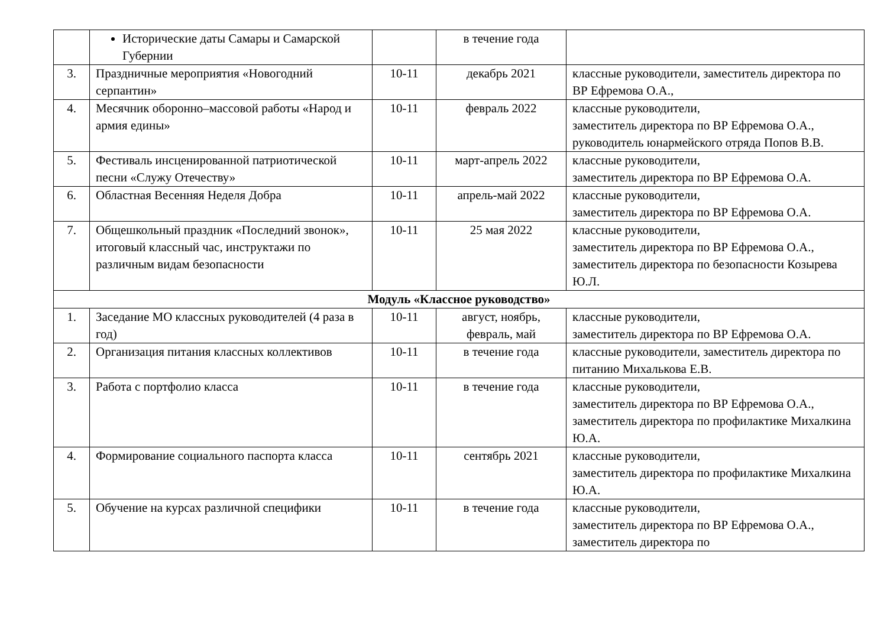| | Исторические даты Самары и Самарской Губернии | | в течение года | |
| 3. | Праздничные мероприятия «Новогодний серпантин» | 10-11 | декабрь 2021 | классные руководители, заместитель директора по ВР Ефремова О.А., |
| 4. | Месячник оборонно–массовой работы «Народ и армия едины» | 10-11 | февраль 2022 | классные руководители, заместитель директора по ВР Ефремова О.А., руководитель юнармейского отряда Попов В.В. |
| 5. | Фестиваль инсценированной патриотической песни «Служу Отечеству» | 10-11 | март-апрель 2022 | классные руководители, заместитель директора по ВР Ефремова О.А. |
| 6. | Областная Весенняя Неделя Добра | 10-11 | апрель-май 2022 | классные руководители, заместитель директора по ВР Ефремова О.А. |
| 7. | Общешкольный праздник «Последний звонок», итоговый классный час, инструктажи по различным видам безопасности | 10-11 | 25 мая 2022 | классные руководители, заместитель директора по ВР Ефремова О.А., заместитель директора по безопасности Козырева Ю.Л. |
| Модуль «Классное руководство» | | | | |
| 1. | Заседание МО классных руководителей (4 раза в год) | 10-11 | август, ноябрь, февраль, май | классные руководители, заместитель директора по ВР Ефремова О.А. |
| 2. | Организация питания классных коллективов | 10-11 | в течение года | классные руководители, заместитель директора по питанию Михалькова Е.В. |
| 3. | Работа с портфолио класса | 10-11 | в течение года | классные руководители, заместитель директора по ВР Ефремова О.А., заместитель директора по профилактике Михалкина Ю.А. |
| 4. | Формирование социального паспорта класса | 10-11 | сентябрь 2021 | классные руководители, заместитель директора по профилактике Михалкина Ю.А. |
| 5. | Обучение на курсах различной специфики | 10-11 | в течение года | классные руководители, заместитель директора по ВР Ефремова О.А., заместитель директора по |